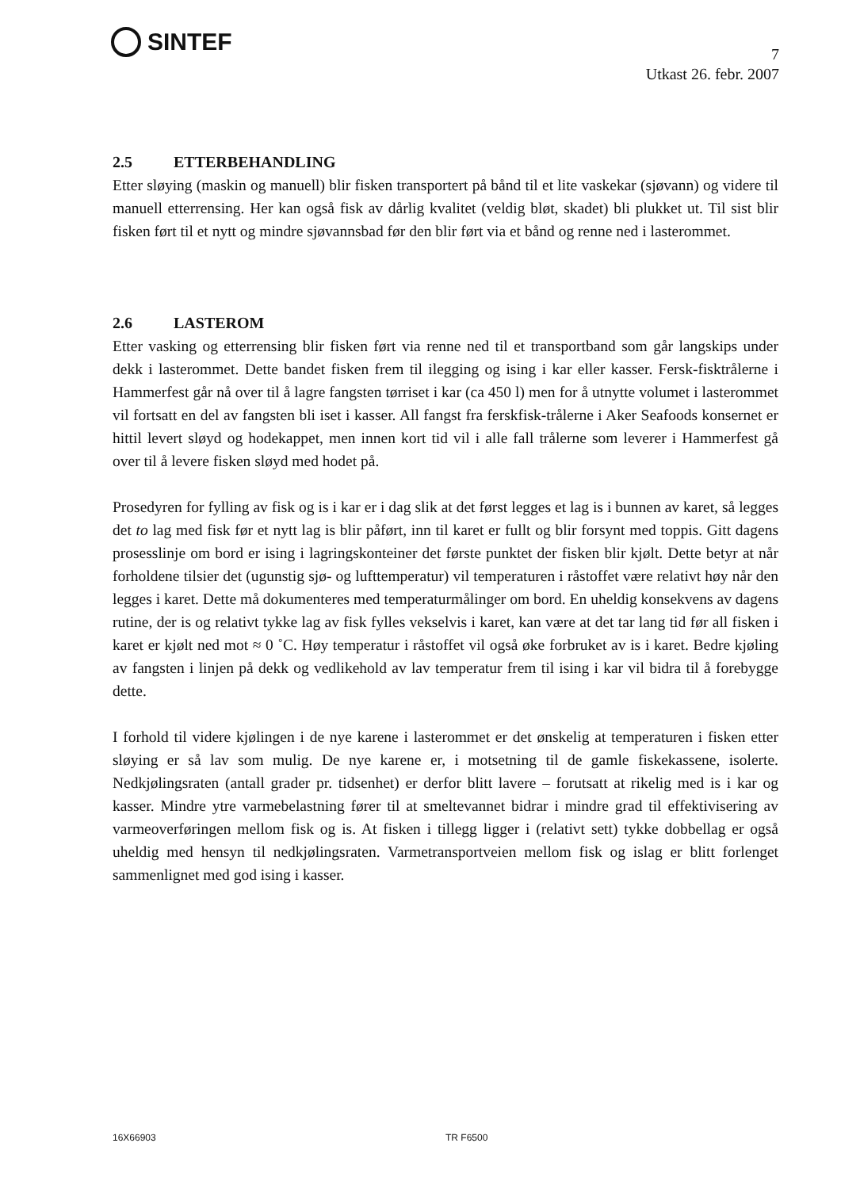SINTEF
7
Utkast 26. febr. 2007
2.5 ETTERBEHANDLING
Etter sløying (maskin og manuell) blir fisken transportert på bånd til et lite vaskekar (sjøvann) og videre til manuell etterrensing. Her kan også fisk av dårlig kvalitet (veldig bløt, skadet) bli plukket ut. Til sist blir fisken ført til et nytt og mindre sjøvannsbad før den blir ført via et bånd og renne ned i lasterommet.
2.6 LASTEROM
Etter vasking og etterrensing blir fisken ført via renne ned til et transportband som går langskips under dekk i lasterommet. Dette bandet fisken frem til ilegging og ising i kar eller kasser. Fersk-fisktrålerne i Hammerfest går nå over til å lagre fangsten tørriset i kar (ca 450 l) men for å utnytte volumet i lasterommet vil fortsatt en del av fangsten bli iset i kasser. All fangst fra ferskfisk-trålerne i Aker Seafoods konsernet er hittil levert sløyd og hodekappet, men innen kort tid vil i alle fall trålerne som leverer i Hammerfest gå over til å levere fisken sløyd med hodet på.
Prosedyren for fylling av fisk og is i kar er i dag slik at det først legges et lag is i bunnen av karet, så legges det to lag med fisk før et nytt lag is blir påført, inn til karet er fullt og blir forsynt med toppis. Gitt dagens prosesslinje om bord er ising i lagringskonteiner det første punktet der fisken blir kjølt. Dette betyr at når forholdene tilsier det (ugunstig sjø- og lufttemperatur) vil temperaturen i råstoffet være relativt høy når den legges i karet. Dette må dokumenteres med temperaturmålinger om bord. En uheldig konsekvens av dagens rutine, der is og relativt tykke lag av fisk fylles vekselvis i karet, kan være at det tar lang tid før all fisken i karet er kjølt ned mot ≈ 0 ˚C. Høy temperatur i råstoffet vil også øke forbruket av is i karet. Bedre kjøling av fangsten i linjen på dekk og vedlikehold av lav temperatur frem til ising i kar vil bidra til å forebygge dette.
I forhold til videre kjølingen i de nye karene i lasterommet er det ønskelig at temperaturen i fisken etter sløying er så lav som mulig. De nye karene er, i motsetning til de gamle fiskekassene, isolerte. Nedkjølingsraten (antall grader pr. tidsenhet) er derfor blitt lavere – forutsatt at rikelig med is i kar og kasser. Mindre ytre varmebelastning fører til at smeltevannet bidrar i mindre grad til effektivisering av varmeoverføringen mellom fisk og is. At fisken i tillegg ligger i (relativt sett) tykke dobbellag er også uheldig med hensyn til nedkjølingsraten. Varmetransportveien mellom fisk og islag er blitt forlenget sammenlignet med god ising i kasser.
16X66903 TR F6500